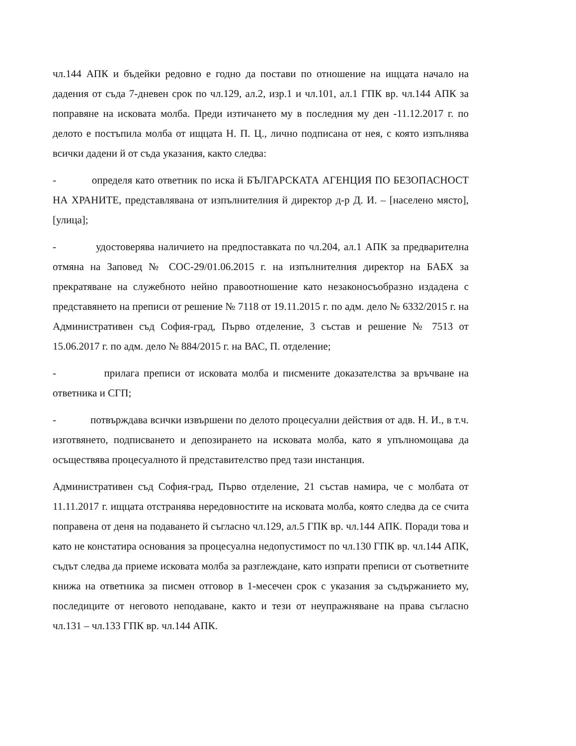чл.144 АПК и бъдейки редовно е годно да постави по отношение на ищцата начало на дадения от съда 7-дневен срок по чл.129, ал.2, изр.1 и чл.101, ал.1 ГПК вр. чл.144 АПК за поправяне на исковата молба. Преди изтичането му в последния му ден -11.12.2017 г. по делото е постъпила молба от ищцата Н. П. Ц., лично подписана от нея, с която изпълнява всички дадени й от съда указания, както следва:
- определя като ответник по иска й БЪЛГАРСКАТА АГЕНЦИЯ ПО БЕЗОПАСНОСТ НА ХРАНИТЕ, представлявана от изпълнителния й директор д-р Д. И. – [населено място], [улица];
- удостоверява наличието на предпоставката по чл.204, ал.1 АПК за предварителна отмяна на Заповед № СОС-29/01.06.2015 г. на изпълнителния директор на БАБХ за прекратяване на служебното нейно правоотношение като незаконосъобразно издадена с представянето на преписи от решение № 7118 от 19.11.2015 г. по адм. дело № 6332/2015 г. на Административен съд София-град, Първо отделение, 3 състав и решение № 7513 от 15.06.2017 г. по адм. дело № 884/2015 г. на ВАС, П. отделение;
- прилага преписи от исковата молба и писмените доказателства за връчване на ответника и СГП;
- потвърждава всички извършени по делото процесуални действия от адв. Н. И., в т.ч. изготвянето, подписването и депозирането на исковата молба, като я упълномощава да осъществява процесуалното й представителство пред тази инстанция.
Административен съд София-град, Първо отделение, 21 състав намира, че с молбата от 11.11.2017 г. ищцата отстранява нередовностите на исковата молба, която следва да се счита поправена от деня на подаването й съгласно чл.129, ал.5 ГПК вр. чл.144 АПК. Поради това и като не констатира основания за процесуална недопустимост по чл.130 ГПК вр. чл.144 АПК, съдът следва да приеме исковата молба за разглеждане, като изпрати преписи от съответните книжа на ответника за писмен отговор в 1-месечен срок с указания за съдържанието му, последиците от неговото неподаване, както и тези от неупражняване на права съгласно чл.131 – чл.133 ГПК вр. чл.144 АПК.